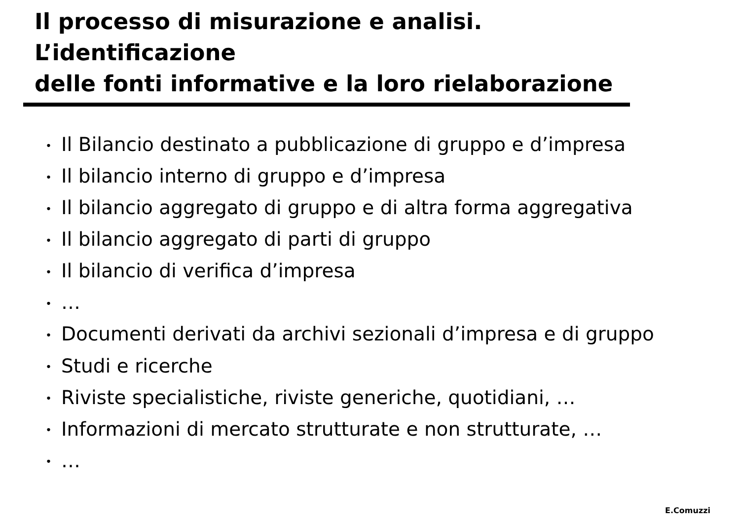Il processo di misurazione e analisi.
L’identificazione
delle fonti informative e la loro rielaborazione
• Il Bilancio destinato a pubblicazione di gruppo e d’impresa
• Il bilancio interno di gruppo e d’impresa
• Il bilancio aggregato di gruppo e di altra forma aggregativa
• Il bilancio aggregato di parti di gruppo
• Il bilancio di verifica d’impresa
• …
• Documenti derivati da archivi sezionali d’impresa e di gruppo
• Studi e ricerche
• Riviste specialistiche, riviste generiche, quotidiani, …
• Informazioni di mercato strutturate e non strutturate, …
• …
E.Comuzzi